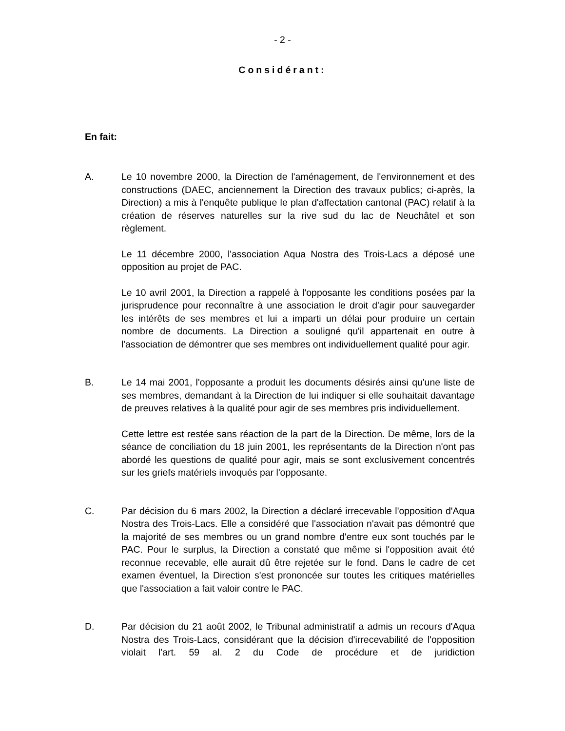- 2 -
Considérant:
En fait:
A. Le 10 novembre 2000, la Direction de l'aménagement, de l'environnement et des constructions (DAEC, anciennement la Direction des travaux publics; ci-après, la Direction) a mis à l'enquête publique le plan d'affectation cantonal (PAC) relatif à la création de réserves naturelles sur la rive sud du lac de Neuchâtel et son règlement.
Le 11 décembre 2000, l'association Aqua Nostra des Trois-Lacs a déposé une opposition au projet de PAC.
Le 10 avril 2001, la Direction a rappelé à l'opposante les conditions posées par la jurisprudence pour reconnaître à une association le droit d'agir pour sauvegarder les intérêts de ses membres et lui a imparti un délai pour produire un certain nombre de documents. La Direction a souligné qu'il appartenait en outre à l'association de démontrer que ses membres ont individuellement qualité pour agir.
B. Le 14 mai 2001, l'opposante a produit les documents désirés ainsi qu'une liste de ses membres, demandant à la Direction de lui indiquer si elle souhaitait davantage de preuves relatives à la qualité pour agir de ses membres pris individuellement.
Cette lettre est restée sans réaction de la part de la Direction. De même, lors de la séance de conciliation du 18 juin 2001, les représentants de la Direction n'ont pas abordé les questions de qualité pour agir, mais se sont exclusivement concentrés sur les griefs matériels invoqués par l'opposante.
C. Par décision du 6 mars 2002, la Direction a déclaré irrecevable l'opposition d'Aqua Nostra des Trois-Lacs. Elle a considéré que l'association n'avait pas démontré que la majorité de ses membres ou un grand nombre d'entre eux sont touchés par le PAC. Pour le surplus, la Direction a constaté que même si l'opposition avait été reconnue recevable, elle aurait dû être rejetée sur le fond. Dans le cadre de cet examen éventuel, la Direction s'est prononcée sur toutes les critiques matérielles que l'association a fait valoir contre le PAC.
D. Par décision du 21 août 2002, le Tribunal administratif a admis un recours d'Aqua Nostra des Trois-Lacs, considérant que la décision d'irrecevabilité de l'opposition violait l'art. 59 al. 2 du Code de procédure et de juridiction